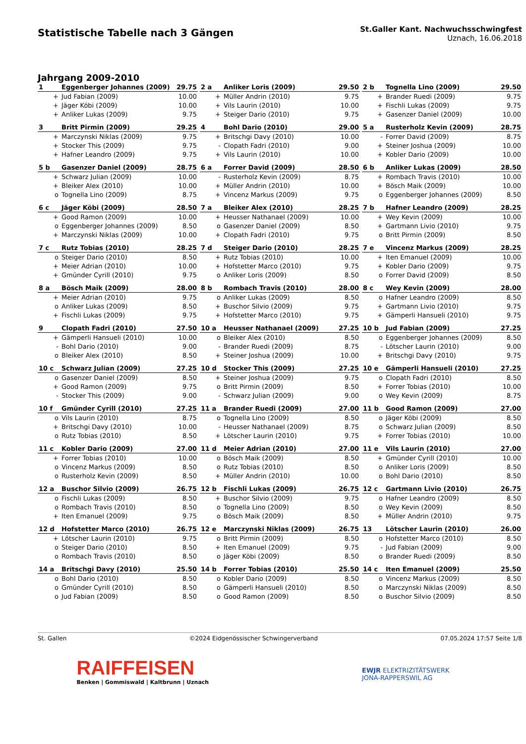Statistische Tabelle nach 3 Gängen
St.Galler Kant. Nachwuchsschwingfest
Uznach, 16.06.2018
Jahrgang 2009-2010
| 1 | Eggenberger Johannes (2009) | 29.75 |
| --- | --- | --- |
| + | Jud Fabian (2009) | 10.00 |
| + | Jäger Köbi (2009) | 10.00 |
| + | Anliker Lukas (2009) | 9.75 |
| 2 a | Anliker Loris (2009) | 29.50 |
| --- | --- | --- |
| + | Müller Andrin (2010) | 9.75 |
| + | Vils Laurin (2010) | 10.00 |
| + | Steiger Dario (2010) | 9.75 |
| 2 b | Tognella Lino (2009) | 29.50 |
| --- | --- | --- |
| + | Brander Ruedi (2009) | 9.75 |
| + | Fischli Lukas (2009) | 9.75 |
| + | Gasenzer Daniel (2009) | 10.00 |
| 3 | Britt Pirmin (2009) | 29.25 |
| --- | --- | --- |
| + | Marczynski Niklas (2009) | 9.75 |
| + | Stocker This (2009) | 9.75 |
| + | Hafner Leandro (2009) | 9.75 |
| 4 | Bohl Dario (2010) | 29.00 |
| --- | --- | --- |
| + | Britschgi Davy (2010) | 10.00 |
| - | Clopath Fadri (2010) | 9.00 |
| + | Vils Laurin (2010) | 10.00 |
| 5 a | Rusterholz Kevin (2009) | 28.75 |
| --- | --- | --- |
| - | Forrer David (2009) | 8.75 |
| + | Steiner Joshua (2009) | 10.00 |
| + | Kobler Dario (2009) | 10.00 |
| 5 b | Gasenzer Daniel (2009) | 28.75 |
| --- | --- | --- |
| + | Schwarz Julian (2009) | 10.00 |
| + | Bleiker Alex (2010) | 10.00 |
| o | Tognella Lino (2009) | 8.75 |
| 6 a | Forrer David (2009) | 28.50 |
| --- | --- | --- |
| - | Rusterholz Kevin (2009) | 8.75 |
| + | Müller Andrin (2010) | 10.00 |
| + | Vincenz Markus (2009) | 9.75 |
| 6 b | Anliker Lukas (2009) | 28.50 |
| --- | --- | --- |
| + | Rombach Travis (2010) | 10.00 |
| + | Bösch Maik (2009) | 10.00 |
| o | Eggenberger Johannes (2009) | 8.50 |
| 6 c | Jäger Köbi (2009) | 28.50 |
| --- | --- | --- |
| + | Good Ramon (2009) | 10.00 |
| o | Eggenberger Johannes (2009) | 8.50 |
| + | Marczynski Niklas (2009) | 10.00 |
| 7 a | Bleiker Alex (2010) | 28.25 |
| --- | --- | --- |
| + | Heusser Nathanael (2009) | 10.00 |
| o | Gasenzer Daniel (2009) | 8.50 |
| + | Clopath Fadri (2010) | 9.75 |
| 7 b | Hafner Leandro (2009) | 28.25 |
| --- | --- | --- |
| + | Wey Kevin (2009) | 10.00 |
| + | Gartmann Livio (2010) | 9.75 |
| o | Britt Pirmin (2009) | 8.50 |
| 7 c | Rutz Tobias (2010) | 28.25 |
| --- | --- | --- |
| o | Steiger Dario (2010) | 8.50 |
| + | Meier Adrian (2010) | 10.00 |
| + | Gmünder Cyrill (2010) | 9.75 |
| 7 d | Steiger Dario (2010) | 28.25 |
| --- | --- | --- |
| + | Rutz Tobias (2010) | 10.00 |
| + | Hofstetter Marco (2010) | 9.75 |
| o | Anliker Loris (2009) | 8.50 |
| 7 e | Vincenz Markus (2009) | 28.25 |
| --- | --- | --- |
| + | Iten Emanuel (2009) | 10.00 |
| + | Kobler Dario (2009) | 9.75 |
| o | Forrer David (2009) | 8.50 |
| 8 a | Bösch Maik (2009) | 28.00 |
| --- | --- | --- |
| + | Meier Adrian (2010) | 9.75 |
| o | Anliker Lukas (2009) | 8.50 |
| + | Fischli Lukas (2009) | 9.75 |
| 8 b | Rombach Travis (2010) | 28.00 |
| --- | --- | --- |
| o | Anliker Lukas (2009) | 8.50 |
| + | Buschor Silvio (2009) | 9.75 |
| + | Hofstetter Marco (2010) | 9.75 |
| 8 c | Wey Kevin (2009) | 28.00 |
| --- | --- | --- |
| o | Hafner Leandro (2009) | 8.50 |
| + | Gartmann Livio (2010) | 9.75 |
| + | Gämperli Hansueli (2010) | 9.75 |
| 9 | Clopath Fadri (2010) | 27.50 |
| --- | --- | --- |
| + | Gämperli Hansueli (2010) | 10.00 |
| - | Bohl Dario (2010) | 9.00 |
| o | Bleiker Alex (2010) | 8.50 |
| 10 a | Heusser Nathanael (2009) | 27.25 |
| --- | --- | --- |
| o | Bleiker Alex (2010) | 8.50 |
| - | Brander Ruedi (2009) | 8.75 |
| + | Steiner Joshua (2009) | 10.00 |
| 10 b | Jud Fabian (2009) | 27.25 |
| --- | --- | --- |
| o | Eggenberger Johannes (2009) | 8.50 |
| - | Lötscher Laurin (2010) | 9.00 |
| + | Britschgi Davy (2010) | 9.75 |
| 10 c | Schwarz Julian (2009) | 27.25 |
| --- | --- | --- |
| o | Gasenzer Daniel (2009) | 8.50 |
| + | Good Ramon (2009) | 9.75 |
| - | Stocker This (2009) | 9.00 |
| 10 d | Stocker This (2009) | 27.25 |
| --- | --- | --- |
| + | Steiner Joshua (2009) | 9.75 |
| o | Britt Pirmin (2009) | 8.50 |
| - | Schwarz Julian (2009) | 9.00 |
| 10 e | Gämperli Hansueli (2010) | 27.25 |
| --- | --- | --- |
| o | Clopath Fadri (2010) | 8.50 |
| + | Forrer Tobias (2010) | 10.00 |
| o | Wey Kevin (2009) | 8.75 |
| 10 f | Gmünder Cyrill (2010) | 27.25 |
| --- | --- | --- |
| o | Vils Laurin (2010) | 8.75 |
| + | Britschgi Davy (2010) | 10.00 |
| o | Rutz Tobias (2010) | 8.50 |
| 11 a | Brander Ruedi (2009) | 27.00 |
| --- | --- | --- |
| o | Tognella Lino (2009) | 8.50 |
| - | Heusser Nathanael (2009) | 8.75 |
| + | Lötscher Laurin (2010) | 9.75 |
| 11 b | Good Ramon (2009) | 27.00 |
| --- | --- | --- |
| o | Jäger Köbi (2009) | 8.50 |
| o | Schwarz Julian (2009) | 8.50 |
| + | Forrer Tobias (2010) | 10.00 |
| 11 c | Kobler Dario (2009) | 27.00 |
| --- | --- | --- |
| + | Forrer Tobias (2010) | 10.00 |
| o | Vincenz Markus (2009) | 8.50 |
| o | Rusterholz Kevin (2009) | 8.50 |
| 11 d | Meier Adrian (2010) | 27.00 |
| --- | --- | --- |
| o | Bösch Maik (2009) | 8.50 |
| o | Rutz Tobias (2010) | 8.50 |
| + | Müller Andrin (2010) | 10.00 |
| 11 e | Vils Laurin (2010) | 27.00 |
| --- | --- | --- |
| + | Gmünder Cyrill (2010) | 10.00 |
| o | Anliker Loris (2009) | 8.50 |
| o | Bohl Dario (2010) | 8.50 |
| 12 a | Buschor Silvio (2009) | 26.75 |
| --- | --- | --- |
| o | Fischli Lukas (2009) | 8.50 |
| o | Rombach Travis (2010) | 8.50 |
| + | Iten Emanuel (2009) | 9.75 |
| 12 b | Fischli Lukas (2009) | 26.75 |
| --- | --- | --- |
| + | Buschor Silvio (2009) | 9.75 |
| o | Tognella Lino (2009) | 8.50 |
| o | Bösch Maik (2009) | 8.50 |
| 12 c | Gartmann Livio (2010) | 26.75 |
| --- | --- | --- |
| o | Hafner Leandro (2009) | 8.50 |
| o | Wey Kevin (2009) | 8.50 |
| + | Müller Andrin (2010) | 9.75 |
| 12 d | Hofstetter Marco (2010) | 26.75 |
| --- | --- | --- |
| + | Lötscher Laurin (2010) | 9.75 |
| o | Steiger Dario (2010) | 8.50 |
| o | Rombach Travis (2010) | 8.50 |
| 12 e | Marczynski Niklas (2009) | 26.75 |
| --- | --- | --- |
| o | Britt Pirmin (2009) | 8.50 |
| + | Iten Emanuel (2009) | 9.75 |
| o | Jäger Köbi (2009) | 8.50 |
| 13 | Lötscher Laurin (2010) | 26.00 |
| --- | --- | --- |
| o | Hofstetter Marco (2010) | 8.50 |
| - | Jud Fabian (2009) | 9.00 |
| o | Brander Ruedi (2009) | 8.50 |
| 14 a | Britschgi Davy (2010) | 25.50 |
| --- | --- | --- |
| o | Bohl Dario (2010) | 8.50 |
| o | Gmünder Cyrill (2010) | 8.50 |
| o | Jud Fabian (2009) | 8.50 |
| 14 b | Forrer Tobias (2010) | 25.50 |
| --- | --- | --- |
| o | Kobler Dario (2009) | 8.50 |
| o | Gämperli Hansueli (2010) | 8.50 |
| o | Good Ramon (2009) | 8.50 |
| 14 c | Iten Emanuel (2009) | 25.50 |
| --- | --- | --- |
| o | Vincenz Markus (2009) | 8.50 |
| o | Marczynski Niklas (2009) | 8.50 |
| o | Buschor Silvio (2009) | 8.50 |
St. Gallen ©2024 Eidgenössischer Schwingerverband 07.05.2024 17:57 Seite 1/8
RAIFFEISEN
Benken | Gommiswald | Kaltbrunn | Uznach
EWJR ELEKTRIZITÄTSWERK
JONA-RAPPERSWIL AG